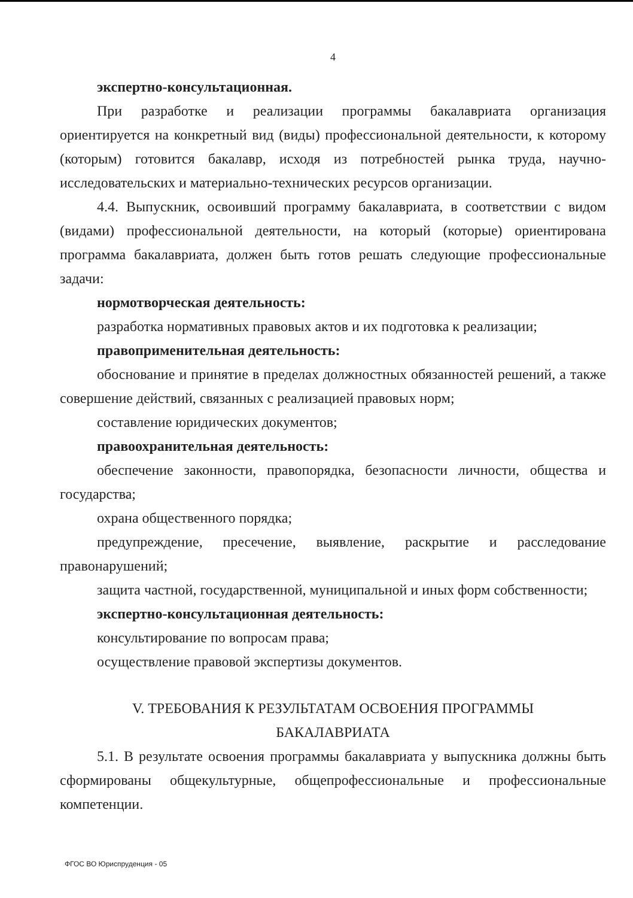4
экспертно-консультационная.
При разработке и реализации программы бакалавриата организация ориентируется на конкретный вид (виды) профессиональной деятельности, к которому (которым) готовится бакалавр, исходя из потребностей рынка труда, научно-исследовательских и материально-технических ресурсов организации.
4.4. Выпускник, освоивший программу бакалавриата, в соответствии с видом (видами) профессиональной деятельности, на который (которые) ориентирована программа бакалавриата, должен быть готов решать следующие профессиональные задачи:
нормотворческая деятельность:
разработка нормативных правовых актов и их подготовка к реализации;
правоприменительная деятельность:
обоснование и принятие в пределах должностных обязанностей решений, а также совершение действий, связанных с реализацией правовых норм;
составление юридических документов;
правоохранительная деятельность:
обеспечение законности, правопорядка, безопасности личности, общества и государства;
охрана общественного порядка;
предупреждение, пресечение, выявление, раскрытие и расследование правонарушений;
защита частной, государственной, муниципальной и иных форм собственности;
экспертно-консультационная деятельность:
консультирование по вопросам права;
осуществление правовой экспертизы документов.
V. ТРЕБОВАНИЯ К РЕЗУЛЬТАТАМ ОСВОЕНИЯ ПРОГРАММЫ
БАКАЛАВРИАТА
5.1. В результате освоения программы бакалавриата у выпускника должны быть сформированы общекультурные, общепрофессиональные и профессиональные компетенции.
ФГОС ВО Юриспруденция - 05